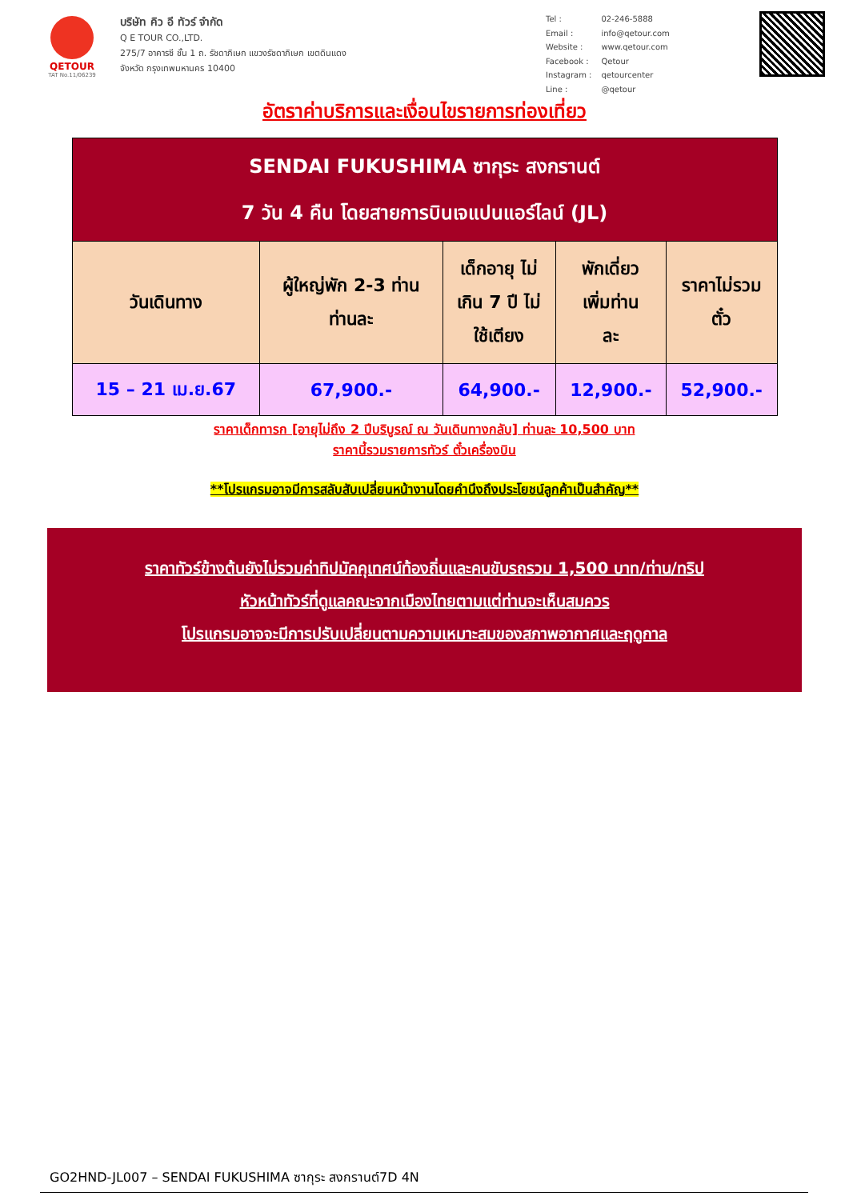QETOUR
TAT No.11/06239
บริษัท คิว อี ทัวร์ จำกัด
Q E TOUR CO.,LTD.
275/7 อาคารซี ชั้น 1 ถ. รัชดาภิเษก แขวงรัชดาภิเษก เขตดินแดง
จังหวัด กรุงเทพมหานคร 10400
| Tel : | 02-246-5888 |
| Email : | info@qetour.com |
| Website : | www.qetour.com |
| Facebook : | Qetour |
| Instagram : | qetourcenter |
| Line : | @qetour |
อัตราค่าบริการและเงื่อนไขรายการท่องเที่ยว
| SENDAI FUKUSHIMA ซากุระ สงกรานต์ 7 วัน 4 คืน โดยสายการบินเจแปนแอร์ไลน์ (JL) | | | | |
| วันเดินทาง | ผู้ใหญ่พัก 2-3 ท่าน ท่านละ | เด็กอายุ ไม่ เกิน 7 ปี ไม่ ใช้เตียง | พักเดี่ยว เพิ่มท่าน ละ | ราคาไม่รวม ตั๋ว |
| 15 – 21 เม.ย.67 | 67,900.- | 64,900.- | 12,900.- | 52,900.- |
ราคาเด็กทารก [อายุไม่ถึง 2 ปีบริบูรณ์ ณ วันเดินทางกลับ] ท่านละ 10,500 บาท
ราคานี้รวมรายการทัวร์ ตั๋วเครื่องบิน
**โปรแกรมอาจมีการสลับสับเปลี่ยนหน้างานโดยคำนึงถึงประโยชน์ลูกค้าเป็นสำคัญ**
ราคาทัวร์ข้างต้นยังไม่รวมค่าทิปมัคคุเทศน์ท้องถิ่นและคนขับรถรวม 1,500 บาท/ท่าน/ทริป
หัวหน้าทัวร์ที่ดูแลคณะจากเมืองไทยตามแต่ท่านจะเห็นสมควร
โปรแกรมอาจจะมีการปรับเปลี่ยนตามความเหมาะสมของสภาพอากาศและฤดูกาล
GO2HND-JL007 – SENDAI FUKUSHIMA ซากุระ สงกรานต์7D 4N